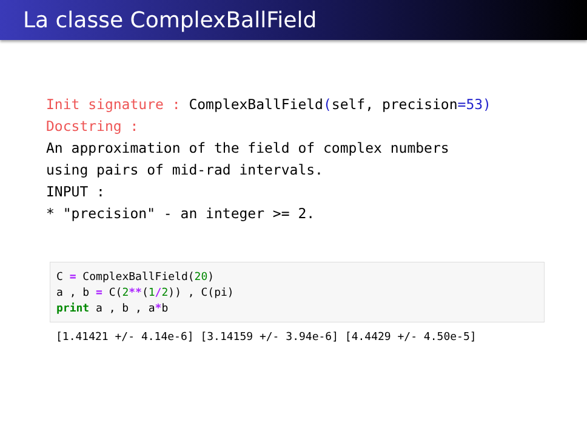La classe ComplexBallField
Init signature : ComplexBallField(self, precision=53)
Docstring :
An approximation of the field of complex numbers
using pairs of mid-rad intervals.
INPUT :
* "precision" - an integer >= 2.
C = ComplexBallField(20)
a , b = C(2**(1/2)) , C(pi)
print a , b , a*b
[1.41421 +/- 4.14e-6] [3.14159 +/- 3.94e-6] [4.4429 +/- 4.50e-5]